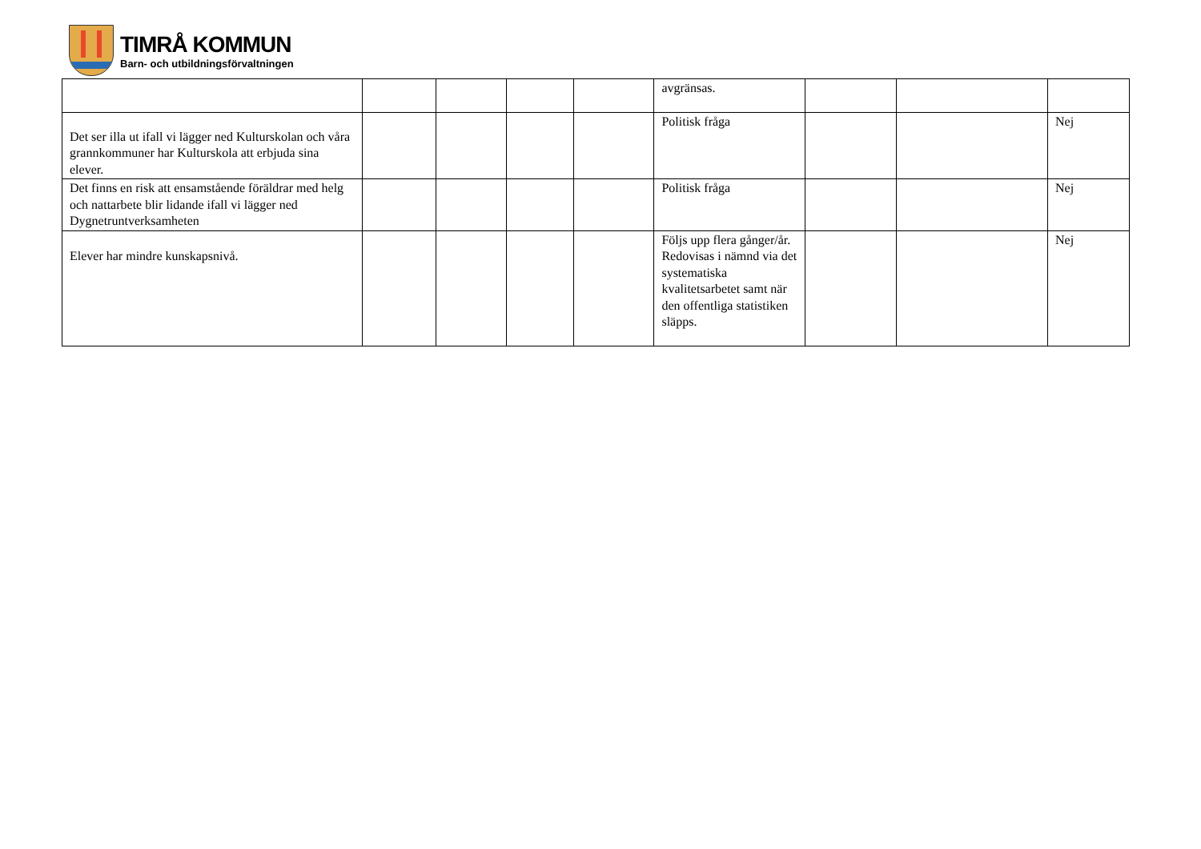TIMRÅ KOMMUN
Barn- och utbildningsförvaltningen
| | | | | | avgränsas. | | | |
| Det ser illa ut ifall vi lägger ned Kulturskolan och våra grannkommuner har Kulturskola att erbjuda sina elever. | | | | | Politisk fråga | | | Nej |
| Det finns en risk att ensamstående föräldrar med helg och nattarbete blir lidande ifall vi lägger ned Dygnetruntverksamheten | | | | | Politisk fråga | | | Nej |
| Elever har mindre kunskapsnivå. | | | | | Följs upp flera gånger/år. Redovisas i nämnd via det systematiska kvalitetsarbetet samt när den offentliga statistiken släpps. | | | Nej |